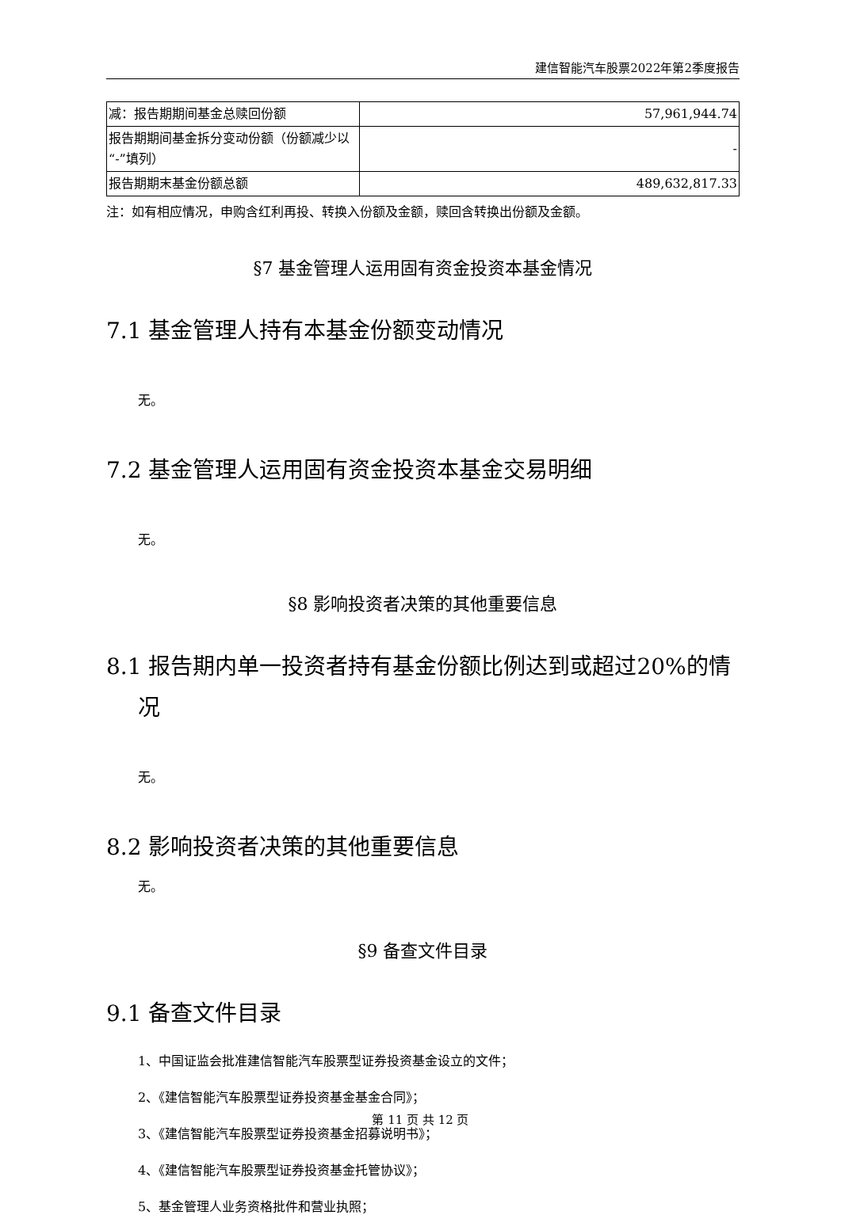建信智能汽车股票2022年第2季度报告
| 减：报告期期间基金总赎回份额 | 57,961,944.74 |
| 报告期期间基金拆分变动份额（份额减少以“-”填列） | - |
| 报告期期末基金份额总额 | 489,632,817.33 |
注：如有相应情况，申购含红利再投、转换入份额及金额，赎回含转换出份额及金额。
§7 基金管理人运用固有资金投资本基金情况
7.1 基金管理人持有本基金份额变动情况
无。
7.2 基金管理人运用固有资金投资本基金交易明细
无。
§8 影响投资者决策的其他重要信息
8.1 报告期内单一投资者持有基金份额比例达到或超过20%的情
况
无。
8.2 影响投资者决策的其他重要信息
无。
§9 备查文件目录
9.1 备查文件目录
1、中国证监会批准建信智能汽车股票型证券投资基金设立的文件；
2、《建信智能汽车股票型证券投资基金基金合同》；
3、《建信智能汽车股票型证券投资基金招募说明书》；
4、《建信智能汽车股票型证券投资基金托管协议》；
5、基金管理人业务资格批件和营业执照；
第 11 页 共 12 页